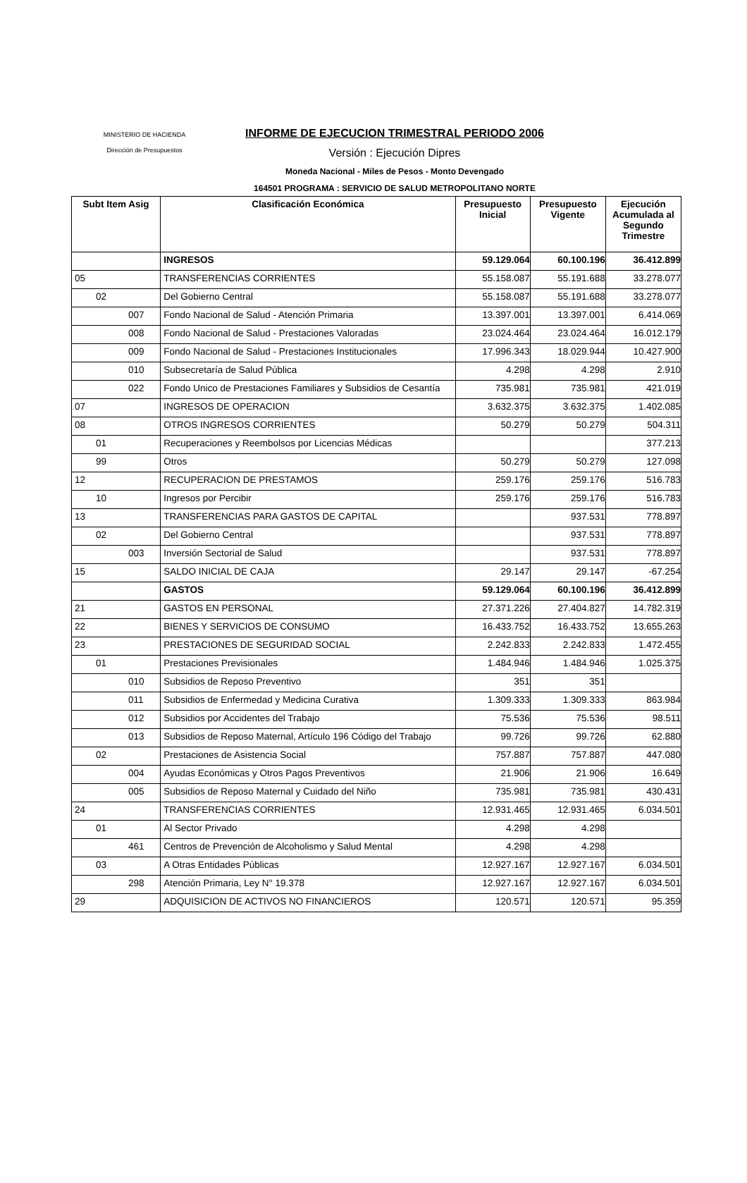MINISTERIO DE HACIENDA
Dirección de Presupuestos
INFORME DE EJECUCION TRIMESTRAL PERIODO 2006
Versión : Ejecución Dipres
Moneda Nacional - Miles de Pesos - Monto Devengado
164501 PROGRAMA : SERVICIO DE SALUD METROPOLITANO NORTE
| Subt Item Asig | Clasificación Económica | Presupuesto Inicial | Presupuesto Vigente | Ejecución Acumulada al Segundo Trimestre |
| --- | --- | --- | --- | --- |
| | INGRESOS | 59.129.064 | 60.100.196 | 36.412.899 |
| 05 | TRANSFERENCIAS CORRIENTES | 55.158.087 | 55.191.688 | 33.278.077 |
| 02 | Del Gobierno Central | 55.158.087 | 55.191.688 | 33.278.077 |
| 007 | Fondo Nacional de Salud - Atención Primaria | 13.397.001 | 13.397.001 | 6.414.069 |
| 008 | Fondo Nacional de Salud - Prestaciones Valoradas | 23.024.464 | 23.024.464 | 16.012.179 |
| 009 | Fondo Nacional de Salud - Prestaciones Institucionales | 17.996.343 | 18.029.944 | 10.427.900 |
| 010 | Subsecretaría de Salud Pública | 4.298 | 4.298 | 2.910 |
| 022 | Fondo Unico de Prestaciones Familiares y Subsidios de Cesantía | 735.981 | 735.981 | 421.019 |
| 07 | INGRESOS DE OPERACION | 3.632.375 | 3.632.375 | 1.402.085 |
| 08 | OTROS INGRESOS CORRIENTES | 50.279 | 50.279 | 504.311 |
| 01 | Recuperaciones y Reembolsos por Licencias Médicas | | | 377.213 |
| 99 | Otros | 50.279 | 50.279 | 127.098 |
| 12 | RECUPERACION DE PRESTAMOS | 259.176 | 259.176 | 516.783 |
| 10 | Ingresos por Percibir | 259.176 | 259.176 | 516.783 |
| 13 | TRANSFERENCIAS PARA GASTOS DE CAPITAL | | 937.531 | 778.897 |
| 02 | Del Gobierno Central | | 937.531 | 778.897 |
| 003 | Inversión Sectorial de Salud | | 937.531 | 778.897 |
| 15 | SALDO INICIAL DE CAJA | 29.147 | 29.147 | -67.254 |
| | GASTOS | 59.129.064 | 60.100.196 | 36.412.899 |
| 21 | GASTOS EN PERSONAL | 27.371.226 | 27.404.827 | 14.782.319 |
| 22 | BIENES Y SERVICIOS DE CONSUMO | 16.433.752 | 16.433.752 | 13.655.263 |
| 23 | PRESTACIONES DE SEGURIDAD SOCIAL | 2.242.833 | 2.242.833 | 1.472.455 |
| 01 | Prestaciones Previsionales | 1.484.946 | 1.484.946 | 1.025.375 |
| 010 | Subsidios de Reposo Preventivo | 351 | 351 | |
| 011 | Subsidios de Enfermedad y Medicina Curativa | 1.309.333 | 1.309.333 | 863.984 |
| 012 | Subsidios por Accidentes del Trabajo | 75.536 | 75.536 | 98.511 |
| 013 | Subsidios de Reposo Maternal, Artículo 196 Código del Trabajo | 99.726 | 99.726 | 62.880 |
| 02 | Prestaciones de Asistencia Social | 757.887 | 757.887 | 447.080 |
| 004 | Ayudas Económicas y Otros Pagos Preventivos | 21.906 | 21.906 | 16.649 |
| 005 | Subsidios de Reposo Maternal y Cuidado del Niño | 735.981 | 735.981 | 430.431 |
| 24 | TRANSFERENCIAS CORRIENTES | 12.931.465 | 12.931.465 | 6.034.501 |
| 01 | Al Sector Privado | 4.298 | 4.298 | |
| 461 | Centros de Prevención de Alcoholismo y Salud Mental | 4.298 | 4.298 | |
| 03 | A Otras Entidades Públicas | 12.927.167 | 12.927.167 | 6.034.501 |
| 298 | Atención Primaria, Ley N° 19.378 | 12.927.167 | 12.927.167 | 6.034.501 |
| 29 | ADQUISICION DE ACTIVOS NO FINANCIEROS | 120.571 | 120.571 | 95.359 |